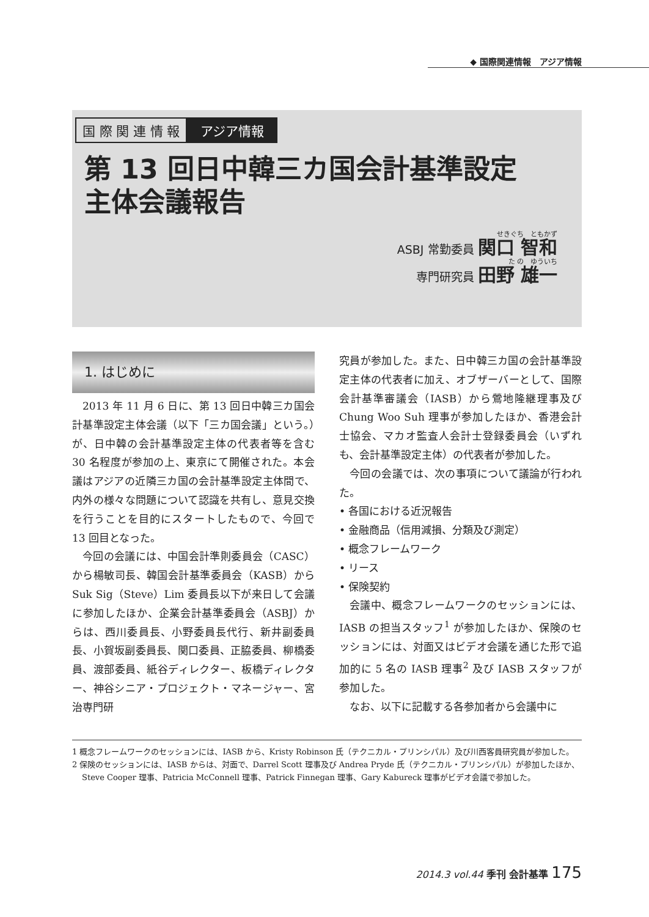◆ 国際関連情報　アジア情報
国 際 関 連 情 報 アジア情報
第 13 回日中韓三カ国会計基準設定
主体会議報告
せきぐち　ともかず
ASBJ 常勤委員 関口 智和
た の　ゆういち
専門研究員 田野 雄一
1. はじめに
2013 年 11 月 6 日に、第 13 回日中韓三カ国会計基準設定主体会議（以下「三カ国会議」という。）が、日中韓の会計基準設定主体の代表者等を含む 30 名程度が参加の上、東京にて開催された。本会議はアジアの近隣三カ国の会計基準設定主体間で、内外の様々な問題について認識を共有し、意見交換を行うことを目的にスタートしたもので、今回で 13 回目となった。
今回の会議には、中国会計準則委員会（CASC）から楊敏司長、韓国会計基準委員会（KASB）から Suk Sig（Steve）Lim 委員長以下が来日して会議に参加したほか、企業会計基準委員会（ASBJ）からは、西川委員長、小野委員長代行、新井副委員長、小賀坂副委員長、関口委員、正脇委員、柳橋委員、渡部委員、紙谷ディレクター、板橋ディレクター、神谷シニア・プロジェクト・マネージャー、宮治専門研
究員が参加した。また、日中韓三カ国の会計基準設定主体の代表者に加え、オブザーバーとして、国際会計基準審議会（IASB）から鶯地隆継理事及び Chung Woo Suh 理事が参加したほか、香港会計士協会、マカオ監査人会計士登録委員会（いずれも、会計基準設定主体）の代表者が参加した。
今回の会議では、次の事項について議論が行われた。
• 各国における近況報告
• 金融商品（信用減損、分類及び測定）
• 概念フレームワーク
• リース
• 保険契約
会議中、概念フレームワークのセッションには、IASB の担当スタッフ<sup>1</sup> が参加したほか、保険のセッションには、対面又はビデオ会議を通じた形で追加的に 5 名の IASB 理事<sup>2</sup> 及び IASB スタッフが参加した。
なお、以下に記載する各参加者から会議中に
1 概念フレームワークのセッションには、IASB から、Kristy Robinson 氏（テクニカル・プリンシパル）及び川西客員研究員が参加した。
2 保険のセッションには、IASB からは、対面で、Darrel Scott 理事及び Andrea Pryde 氏（テクニカル・プリンシパル）が参加したほか、Steve Cooper 理事、Patricia McConnell 理事、Patrick Finnegan 理事、Gary Kabureck 理事がビデオ会議で参加した。
2014.3 vol.44 季刊 会計基準 175